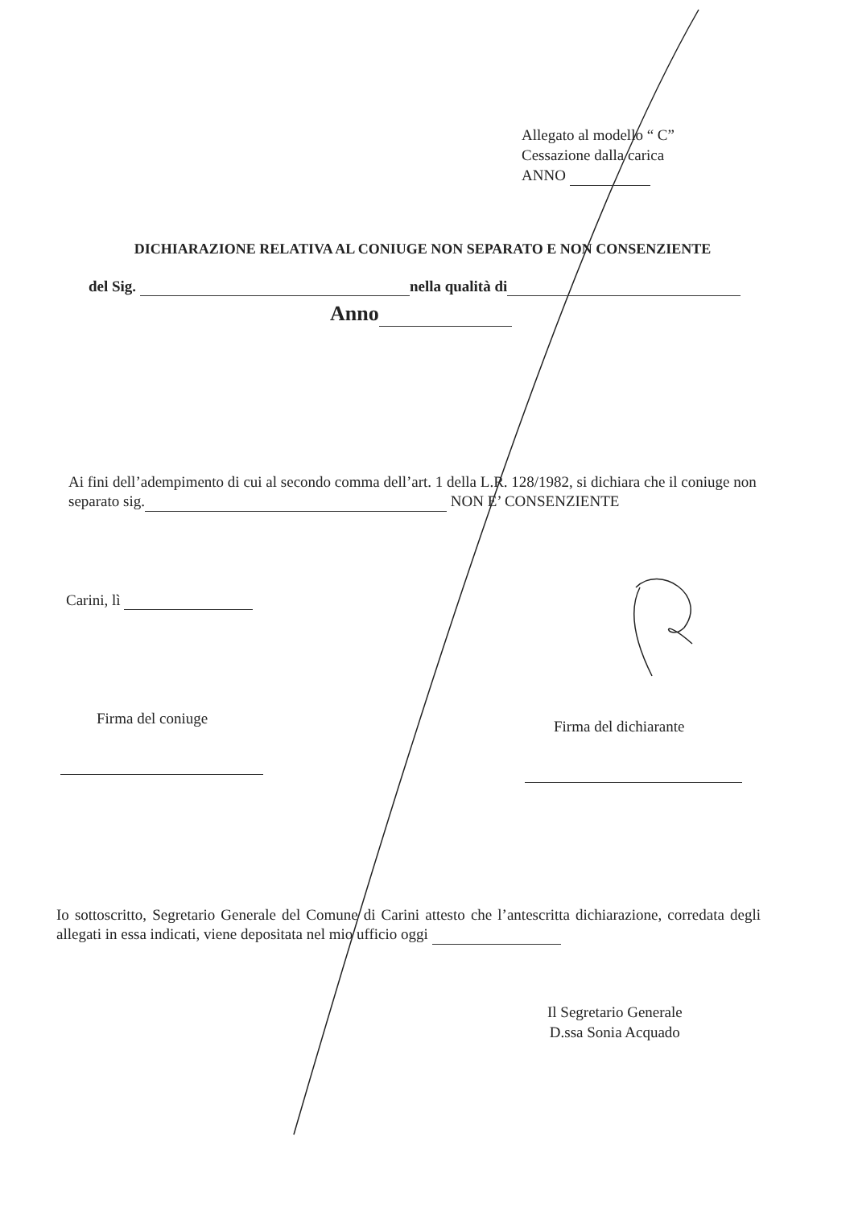Allegato al modello “ C”
Cessazione dalla carica
ANNO
DICHIARAZIONE RELATIVA AL CONIUGE NON SEPARATO E NON CONSENZIENTE
del Sig. nella qualità di
Anno
Ai fini dell’adempimento di cui al secondo comma dell’art. 1 della L.R. 128/1982, si dichiara che il coniuge non separato sig. NON E’ CONSENZIENTE
Carini, lì
Firma del coniuge Firma del dichiarante
Io sottoscritto, Segretario Generale del Comune di Carini attesto che l’antescritta dichiarazione, corredata degli allegati in essa indicati, viene depositata nel mio ufficio oggi
Il Segretario Generale
D.ssa Sonia Acquado